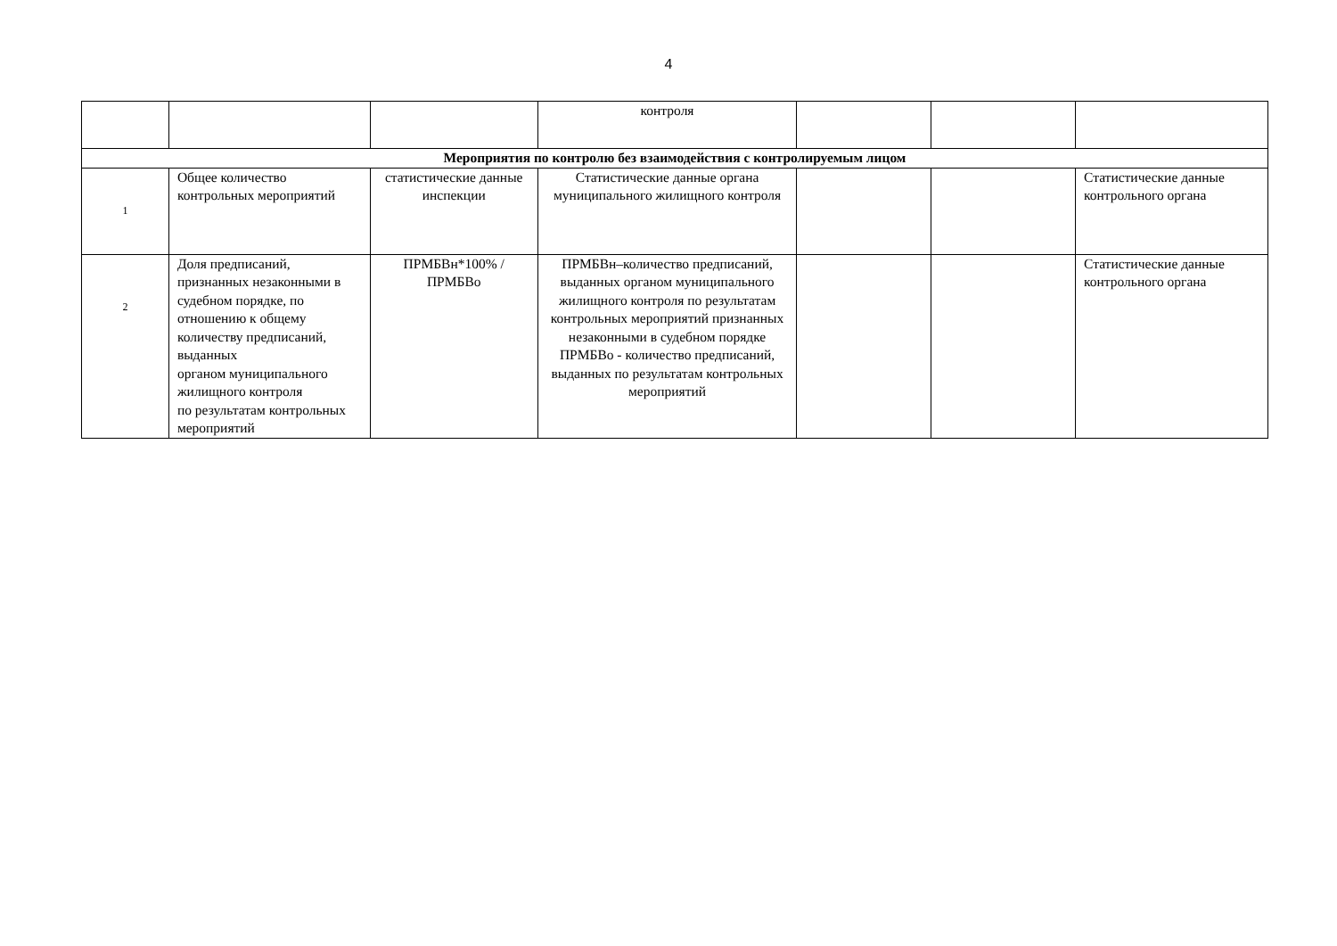4
| | | | контроля | | | |
| Мероприятия по контролю без взаимодействия с контролируемым лицом | | | | | | |
| 1 | Общее количество контрольных мероприятий | статистические данные инспекции | Статистические данные органа муниципального жилищного контроля | | | Статистические данные контрольного органа |
| 2 | Доля предписаний, признанных незаконными в судебном порядке, по отношению к общему количеству предписаний, выданных органом муниципального жилищного контроля по результатам контрольных мероприятий | ПРМБВн*100% / ПРМБВо | ПРМБВн–количество предписаний, выданных органом муниципального жилищного контроля по результатам контрольных мероприятий признанных незаконными в судебном порядке ПРМБВо - количество предписаний, выданных по результатам контрольных мероприятий | | | Статистические данные контрольного органа |